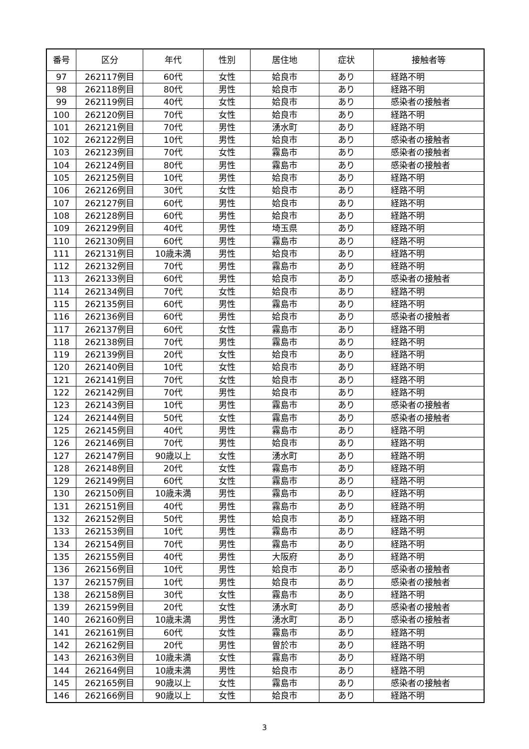| 番号 | 区分 | 年代 | 性別 | 居住地 | 症状 | 接触者等 |
| --- | --- | --- | --- | --- | --- | --- |
| 97 | 262117例目 | 60代 | 女性 | 姶良市 | あり | 経路不明 |
| 98 | 262118例目 | 80代 | 男性 | 姶良市 | あり | 経路不明 |
| 99 | 262119例目 | 40代 | 女性 | 姶良市 | あり | 感染者の接触者 |
| 100 | 262120例目 | 70代 | 女性 | 姶良市 | あり | 経路不明 |
| 101 | 262121例目 | 70代 | 男性 | 湧水町 | あり | 経路不明 |
| 102 | 262122例目 | 10代 | 男性 | 姶良市 | あり | 感染者の接触者 |
| 103 | 262123例目 | 70代 | 女性 | 霧島市 | あり | 感染者の接触者 |
| 104 | 262124例目 | 80代 | 男性 | 霧島市 | あり | 感染者の接触者 |
| 105 | 262125例目 | 10代 | 男性 | 姶良市 | あり | 経路不明 |
| 106 | 262126例目 | 30代 | 女性 | 姶良市 | あり | 経路不明 |
| 107 | 262127例目 | 60代 | 男性 | 姶良市 | あり | 経路不明 |
| 108 | 262128例目 | 60代 | 男性 | 姶良市 | あり | 経路不明 |
| 109 | 262129例目 | 40代 | 男性 | 埼玉県 | あり | 経路不明 |
| 110 | 262130例目 | 60代 | 男性 | 霧島市 | あり | 経路不明 |
| 111 | 262131例目 | 10歳未満 | 男性 | 姶良市 | あり | 経路不明 |
| 112 | 262132例目 | 70代 | 男性 | 霧島市 | あり | 経路不明 |
| 113 | 262133例目 | 60代 | 男性 | 姶良市 | あり | 感染者の接触者 |
| 114 | 262134例目 | 70代 | 女性 | 姶良市 | あり | 経路不明 |
| 115 | 262135例目 | 60代 | 男性 | 霧島市 | あり | 経路不明 |
| 116 | 262136例目 | 60代 | 男性 | 姶良市 | あり | 感染者の接触者 |
| 117 | 262137例目 | 60代 | 女性 | 霧島市 | あり | 経路不明 |
| 118 | 262138例目 | 70代 | 男性 | 霧島市 | あり | 経路不明 |
| 119 | 262139例目 | 20代 | 女性 | 姶良市 | あり | 経路不明 |
| 120 | 262140例目 | 10代 | 女性 | 姶良市 | あり | 経路不明 |
| 121 | 262141例目 | 70代 | 女性 | 姶良市 | あり | 経路不明 |
| 122 | 262142例目 | 70代 | 男性 | 姶良市 | あり | 経路不明 |
| 123 | 262143例目 | 10代 | 男性 | 霧島市 | あり | 感染者の接触者 |
| 124 | 262144例目 | 50代 | 女性 | 霧島市 | あり | 感染者の接触者 |
| 125 | 262145例目 | 40代 | 男性 | 霧島市 | あり | 経路不明 |
| 126 | 262146例目 | 70代 | 男性 | 姶良市 | あり | 経路不明 |
| 127 | 262147例目 | 90歳以上 | 女性 | 湧水町 | あり | 経路不明 |
| 128 | 262148例目 | 20代 | 女性 | 霧島市 | あり | 経路不明 |
| 129 | 262149例目 | 60代 | 女性 | 霧島市 | あり | 経路不明 |
| 130 | 262150例目 | 10歳未満 | 男性 | 霧島市 | あり | 経路不明 |
| 131 | 262151例目 | 40代 | 男性 | 霧島市 | あり | 経路不明 |
| 132 | 262152例目 | 50代 | 男性 | 姶良市 | あり | 経路不明 |
| 133 | 262153例目 | 10代 | 男性 | 霧島市 | あり | 経路不明 |
| 134 | 262154例目 | 70代 | 男性 | 霧島市 | あり | 経路不明 |
| 135 | 262155例目 | 40代 | 男性 | 大阪府 | あり | 経路不明 |
| 136 | 262156例目 | 10代 | 男性 | 姶良市 | あり | 感染者の接触者 |
| 137 | 262157例目 | 10代 | 男性 | 姶良市 | あり | 感染者の接触者 |
| 138 | 262158例目 | 30代 | 女性 | 霧島市 | あり | 経路不明 |
| 139 | 262159例目 | 20代 | 女性 | 湧水町 | あり | 感染者の接触者 |
| 140 | 262160例目 | 10歳未満 | 男性 | 湧水町 | あり | 感染者の接触者 |
| 141 | 262161例目 | 60代 | 女性 | 霧島市 | あり | 経路不明 |
| 142 | 262162例目 | 20代 | 男性 | 曽於市 | あり | 経路不明 |
| 143 | 262163例目 | 10歳未満 | 女性 | 霧島市 | あり | 経路不明 |
| 144 | 262164例目 | 10歳未満 | 男性 | 姶良市 | あり | 経路不明 |
| 145 | 262165例目 | 90歳以上 | 女性 | 霧島市 | あり | 感染者の接触者 |
| 146 | 262166例目 | 90歳以上 | 女性 | 姶良市 | あり | 経路不明 |
3